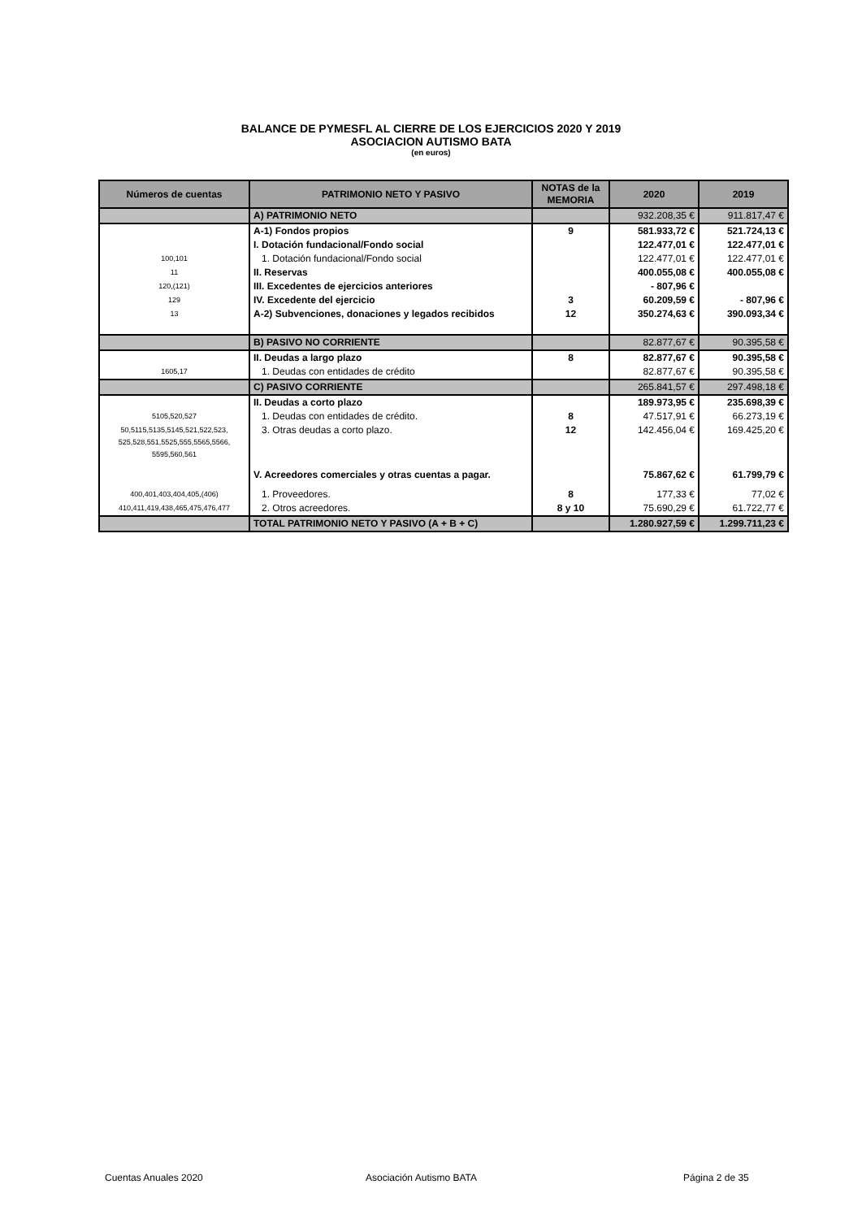BALANCE DE PYMESFL AL CIERRE DE LOS EJERCICIOS 2020 Y 2019
ASOCIACION AUTISMO BATA
(en euros)
| Números de cuentas | PATRIMONIO NETO Y PASIVO | NOTAS de la MEMORIA | 2020 | 2019 |
| --- | --- | --- | --- | --- |
| | A) PATRIMONIO NETO | | 932.208,35 € | 911.817,47 € |
| | A-1) Fondos propios | 9 | 581.933,72 € | 521.724,13 € |
| | I. Dotación fundacional/Fondo social | | 122.477,01 € | 122.477,01 € |
| 100,101 | 1. Dotación fundacional/Fondo social | | 122.477,01 € | 122.477,01 € |
| 11 | II. Reservas | | 400.055,08 € | 400.055,08 € |
| 120,(121) | III. Excedentes de ejercicios anteriores | | - 807,96 € | |
| 129 | IV. Excedente del ejercicio | 3 | 60.209,59 € | - 807,96 € |
| 13 | A-2) Subvenciones, donaciones y legados recibidos | 12 | 350.274,63 € | 390.093,34 € |
| | B) PASIVO NO CORRIENTE | | 82.877,67 € | 90.395,58 € |
| | II. Deudas a largo plazo | 8 | 82.877,67 € | 90.395,58 € |
| 1605,17 | 1. Deudas con entidades de crédito | | 82.877,67 € | 90.395,58 € |
| | C) PASIVO CORRIENTE | | 265.841,57 € | 297.498,18 € |
| | II. Deudas a corto plazo | | 189.973,95 € | 235.698,39 € |
| 5105,520,527 | 1. Deudas con entidades de crédito. | 8 | 47.517,91 € | 66.273,19 € |
| 50,5115,5135,5145,521,522,523, 525,528,551,5525,555,5565,5566, 5595,560,561 | 3. Otras deudas a corto plazo. | 12 | 142.456,04 € | 169.425,20 € |
| | V. Acreedores comerciales y otras cuentas a pagar. | | 75.867,62 € | 61.799,79 € |
| 400,401,403,404,405,(406) | 1. Proveedores. | 8 | 177,33 € | 77,02 € |
| 410,411,419,438,465,475,476,477 | 2. Otros acreedores. | 8 y 10 | 75.690,29 € | 61.722,77 € |
| | TOTAL PATRIMONIO NETO Y PASIVO (A + B + C) | | 1.280.927,59 € | 1.299.711,23 € |
Cuentas Anuales 2020 Asociación Autismo BATA Página 2 de 35